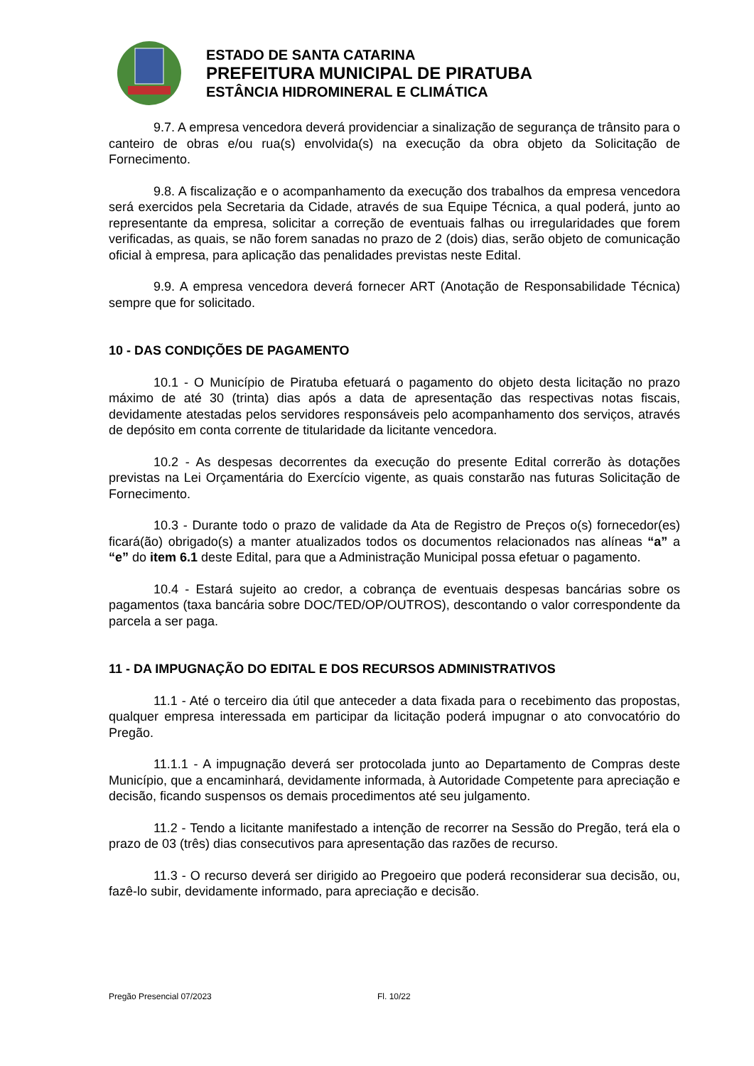ESTADO DE SANTA CATARINA
PREFEITURA MUNICIPAL DE PIRATUBA
ESTÂNCIA HIDROMINERAL E CLIMÁTICA
9.7. A empresa vencedora deverá providenciar a sinalização de segurança de trânsito para o canteiro de obras e/ou rua(s) envolvida(s) na execução da obra objeto da Solicitação de Fornecimento.
9.8. A fiscalização e o acompanhamento da execução dos trabalhos da empresa vencedora será exercidos pela Secretaria da Cidade, através de sua Equipe Técnica, a qual poderá, junto ao representante da empresa, solicitar a correção de eventuais falhas ou irregularidades que forem verificadas, as quais, se não forem sanadas no prazo de 2 (dois) dias, serão objeto de comunicação oficial à empresa, para aplicação das penalidades previstas neste Edital.
9.9. A empresa vencedora deverá fornecer ART (Anotação de Responsabilidade Técnica) sempre que for solicitado.
10 - DAS CONDIÇÕES DE PAGAMENTO
10.1 - O Município de Piratuba efetuará o pagamento do objeto desta licitação no prazo máximo de até 30 (trinta) dias após a data de apresentação das respectivas notas fiscais, devidamente atestadas pelos servidores responsáveis pelo acompanhamento dos serviços, através de depósito em conta corrente de titularidade da licitante vencedora.
10.2 - As despesas decorrentes da execução do presente Edital correrão às dotações previstas na Lei Orçamentária do Exercício vigente, as quais constarão nas futuras Solicitação de Fornecimento.
10.3 - Durante todo o prazo de validade da Ata de Registro de Preços o(s) fornecedor(es) ficará(ão) obrigado(s) a manter atualizados todos os documentos relacionados nas alíneas “a” a “e” do item 6.1 deste Edital, para que a Administração Municipal possa efetuar o pagamento.
10.4 - Estará sujeito ao credor, a cobrança de eventuais despesas bancárias sobre os pagamentos (taxa bancária sobre DOC/TED/OP/OUTROS), descontando o valor correspondente da parcela a ser paga.
11 - DA IMPUGNAÇÃO DO EDITAL E DOS RECURSOS ADMINISTRATIVOS
11.1 - Até o terceiro dia útil que anteceder a data fixada para o recebimento das propostas, qualquer empresa interessada em participar da licitação poderá impugnar o ato convocatório do Pregão.
11.1.1 - A impugnação deverá ser protocolada junto ao Departamento de Compras deste Município, que a encaminhará, devidamente informada, à Autoridade Competente para apreciação e decisão, ficando suspensos os demais procedimentos até seu julgamento.
11.2 - Tendo a licitante manifestado a intenção de recorrer na Sessão do Pregão, terá ela o prazo de 03 (três) dias consecutivos para apresentação das razões de recurso.
11.3 - O recurso deverá ser dirigido ao Pregoeiro que poderá reconsiderar sua decisão, ou, fazê-lo subir, devidamente informado, para apreciação e decisão.
Pregão Presencial 07/2023 Fl. 10/22